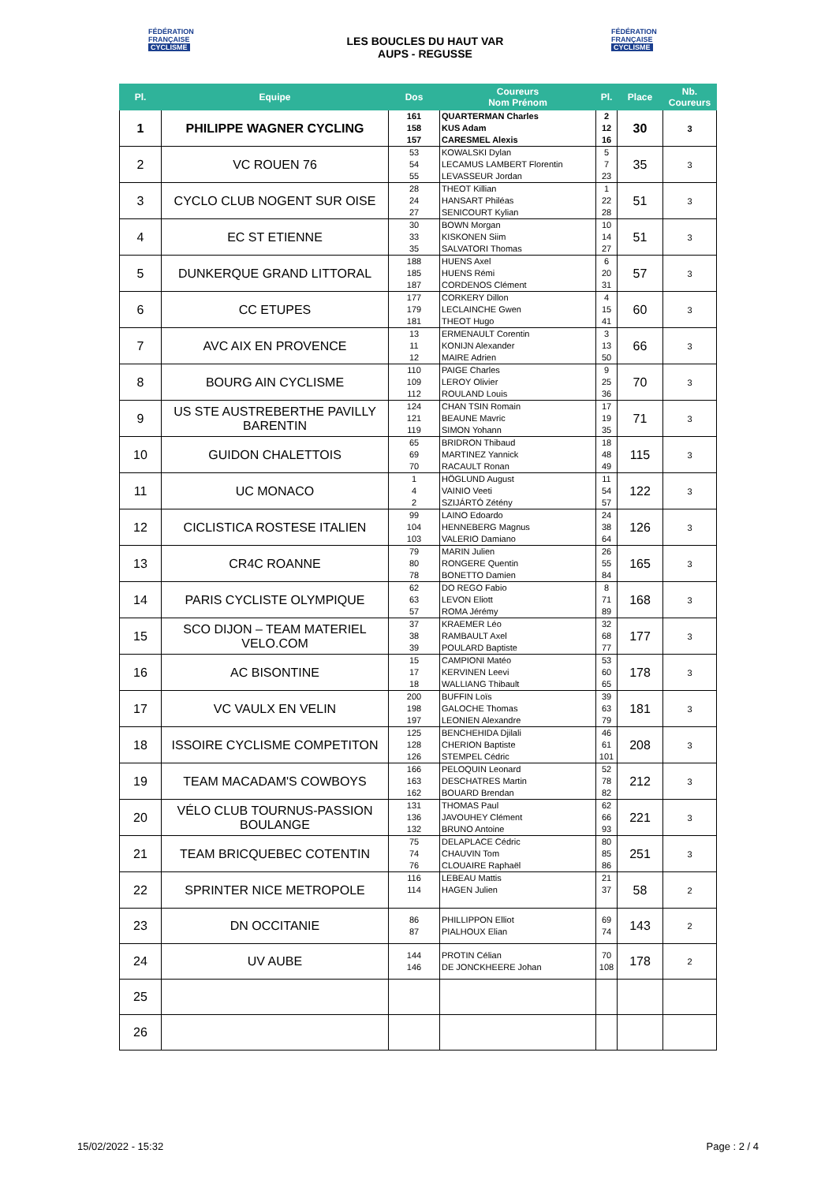FÉDÉRATION
FRANÇAISE
CYCLISME
LES BOUCLES DU HAUT VAR
AUPS - REGUSSE
FÉDÉRATION
FRANÇAISE
CYCLISME
| Pl. | Equipe | Dos | Coureurs Nom Prénom | Pl. | Place | Nb. Coureurs |
| --- | --- | --- | --- | --- | --- | --- |
| 1 | PHILIPPE WAGNER CYCLING | 161 158 157 | QUARTERMAN Charles KUS Adam CARESMEL Alexis | 2 12 16 | 30 | 3 |
| 2 | VC ROUEN 76 | 53 54 55 | KOWALSKI Dylan LECAMUS LAMBERT Florentin LEVASSEUR Jordan | 5 7 23 | 35 | 3 |
| 3 | CYCLO CLUB NOGENT SUR OISE | 28 24 27 | THEOT Killian HANSART Philéas SENICOURT Kylian | 1 22 28 | 51 | 3 |
| 4 | EC ST ETIENNE | 30 33 35 | BOWN Morgan KISKONEN Siim SALVATORI Thomas | 10 14 27 | 51 | 3 |
| 5 | DUNKERQUE GRAND LITTORAL | 188 185 187 | HUENS Axel HUENS Rémi CORDENOS Clément | 6 20 31 | 57 | 3 |
| 6 | CC ETUPES | 177 179 181 | CORKERY Dillon LECLAINCHE Gwen THEOT Hugo | 4 15 41 | 60 | 3 |
| 7 | AVC AIX EN PROVENCE | 13 11 12 | ERMENAULT Corentin KONIJN Alexander MAIRE Adrien | 3 13 50 | 66 | 3 |
| 8 | BOURG AIN CYCLISME | 110 109 112 | PAIGE Charles LEROY Olivier ROULAND Louis | 9 25 36 | 70 | 3 |
| 9 | US STE AUSTREBERTHE PAVILLY BARENTIN | 124 121 119 | CHAN TSIN Romain BEAUNE Mavric SIMON Yohann | 17 19 35 | 71 | 3 |
| 10 | GUIDON CHALETTOIS | 65 69 70 | BRIDRON Thibaud MARTINEZ Yannick RACAULT Ronan | 18 48 49 | 115 | 3 |
| 11 | UC MONACO | 1 4 2 | HÖGLUND August VAINIO Veeti SZIJÁRTÓ Zétény | 11 54 57 | 122 | 3 |
| 12 | CICLISTICA ROSTESE ITALIEN | 99 104 103 | LAINO Edoardo HENNEBERG Magnus VALERIO Damiano | 24 38 64 | 126 | 3 |
| 13 | CR4C ROANNE | 79 80 78 | MARIN Julien RONGERE Quentin BONETTO Damien | 26 55 84 | 165 | 3 |
| 14 | PARIS CYCLISTE OLYMPIQUE | 62 63 57 | DO REGO Fabio LEVON Eliott ROMA Jérémy | 8 71 89 | 168 | 3 |
| 15 | SCO DIJON – TEAM MATERIEL VELO.COM | 37 38 39 | KRAEMER Léo RAMBAULT Axel POULARD Baptiste | 32 68 77 | 177 | 3 |
| 16 | AC BISONTINE | 15 17 18 | CAMPIONI Matéo KERVINEN Leevi WALLIANG Thibault | 53 60 65 | 178 | 3 |
| 17 | VC VAULX EN VELIN | 200 198 197 | BUFFIN Loïs GALOCHE Thomas LEONIEN Alexandre | 39 63 79 | 181 | 3 |
| 18 | ISSOIRE CYCLISME COMPETITON | 125 128 126 | BENCHEHIDA Djilali CHERION Baptiste STEMPEL Cédric | 46 61 101 | 208 | 3 |
| 19 | TEAM MACADAM'S COWBOYS | 166 163 162 | PELOQUIN Leonard DESCHATRES Martin BOUARD Brendan | 52 78 82 | 212 | 3 |
| 20 | VÉLO CLUB TOURNUS-PASSION BOULANGE | 131 136 132 | THOMAS Paul JAVOUHEY Clément BRUNO Antoine | 62 66 93 | 221 | 3 |
| 21 | TEAM BRICQUEBEC COTENTIN | 75 74 76 | DELAPLACE Cédric CHAUVIN Tom CLOUAIRE Raphaël | 80 85 86 | 251 | 3 |
| 22 | SPRINTER NICE METROPOLE | 116 114 | LEBEAU Mattis HAGEN Julien | 21 37 | 58 | 2 |
| 23 | DN OCCITANIE | 86 87 | PHILLIPPON Elliot PIALHOUX Elian | 69 74 | 143 | 2 |
| 24 | UV AUBE | 144 146 | PROTIN Célian DE JONCKHEERE Johan | 70 108 | 178 | 2 |
| 25 | | | | | | |
| 26 | | | | | | |
15/02/2022 - 15:32 Page : 2 / 4